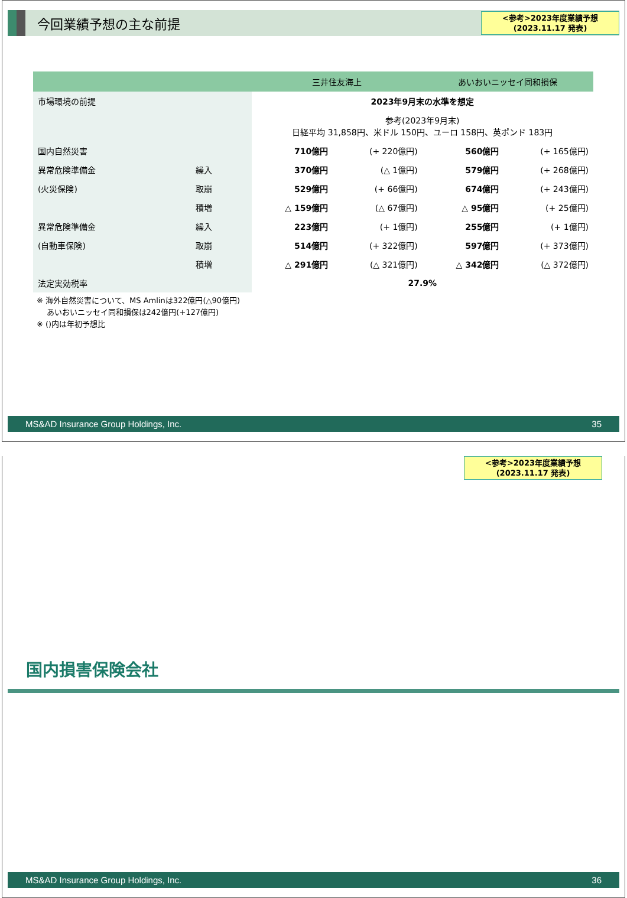今回業績予想の主な前提
<参考>2023年度業績予想
(2023.11.17 発表)
| | | 三井住友海上 | | あいおいニッセイ同和損保 | |
| --- | --- | --- | --- | --- | --- |
| 市場環境の前提 | | 2023年9月末の水準を想定 | | | |
| | | 参考(2023年9月末) 日経平均 31,858円、米ドル 150円、ユーロ 158円、英ポンド 183円 | | | |
| 国内自然災害 | | 710億円 | (+ 220億円) | 560億円 | (+ 165億円) |
| 異常危険準備金 | 繰入 | 370億円 | (△ 1億円) | 579億円 | (+ 268億円) |
| (火災保険) | 取崩 | 529億円 | (+ 66億円) | 674億円 | (+ 243億円) |
| | 積増 | △ 159億円 | (△ 67億円) | △ 95億円 | (+ 25億円) |
| 異常危険準備金 | 繰入 | 223億円 | (+ 1億円) | 255億円 | (+ 1億円) |
| (自動車保険) | 取崩 | 514億円 | (+ 322億円) | 597億円 | (+ 373億円) |
| | 積増 | △ 291億円 | (△ 321億円) | △ 342億円 | (△ 372億円) |
| 法定実効税率 | | 27.9% | | | |
※ 海外自然災害について、MS Amlinは322億円(△90億円)
あいおいニッセイ同和損保は242億円(+127億円)
※ ()内は年初予想比
MS&AD Insurance Group Holdings, Inc. 35
<参考>2023年度業績予想
(2023.11.17 発表)
国内損害保険会社
MS&AD Insurance Group Holdings, Inc. 36